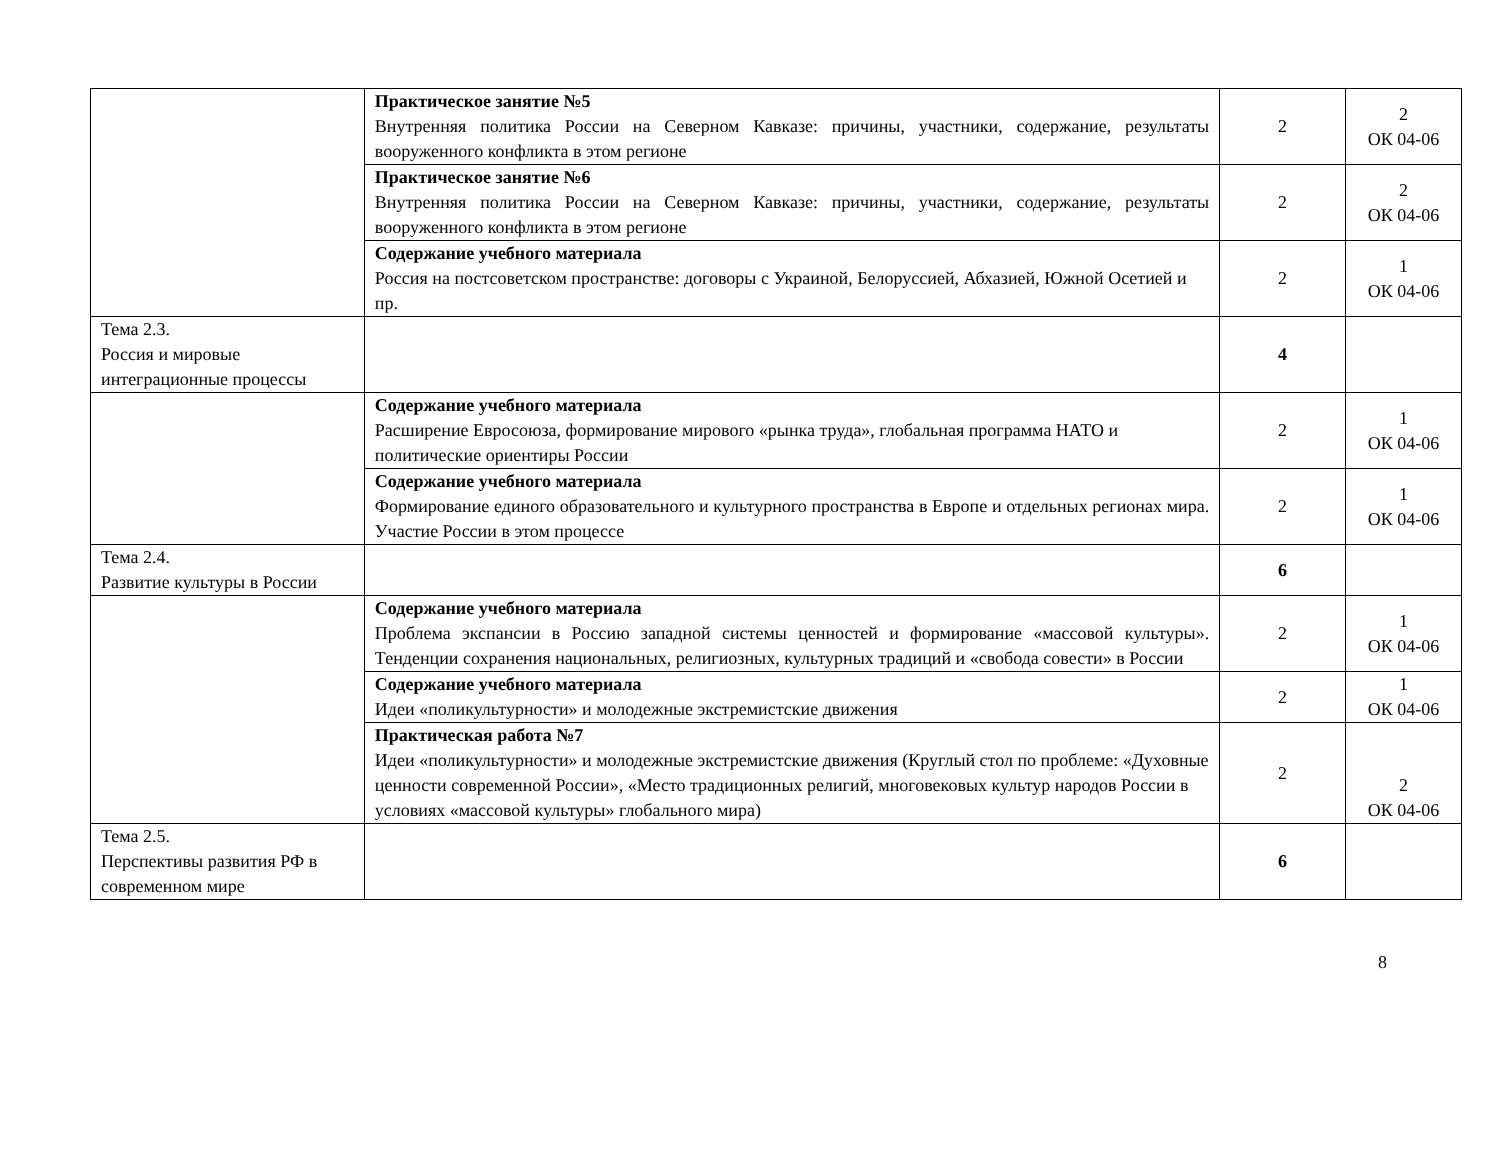| | Практическое занятие №5 Внутренняя политика России на Северном Кавказе: причины, участники, содержание, результаты вооруженного конфликта в этом регионе | 2 | 2 ОК 04-06 |
| | Практическое занятие №6 Внутренняя политика России на Северном Кавказе: причины, участники, содержание, результаты вооруженного конфликта в этом регионе | 2 | 2 ОК 04-06 |
| | Содержание учебного материала Россия на постсоветском пространстве: договоры с Украиной, Белоруссией, Абхазией, Южной Осетией и пр. | 2 | 1 ОК 04-06 |
| Тема 2.3. Россия и мировые интеграционные процессы | | 4 | |
| | Содержание учебного материала Расширение Евросоюза, формирование мирового «рынка труда», глобальная программа НАТО и политические ориентиры России | 2 | 1 ОК 04-06 |
| | Содержание учебного материала Формирование единого образовательного и культурного пространства в Европе и отдельных регионах мира. Участие России в этом процессе | 2 | 1 ОК 04-06 |
| Тема 2.4. Развитие культуры в России | | 6 | |
| | Содержание учебного материала Проблема экспансии в Россию западной системы ценностей и формирование «массовой культуры». Тенденции сохранения национальных, религиозных, культурных традиций и «свобода совести» в России | 2 | 1 ОК 04-06 |
| | Содержание учебного материала Идеи «поликультурности» и молодежные экстремистские движения | 2 | 1 ОК 04-06 |
| | Практическая работа №7 Идеи «поликультурности» и молодежные экстремистские движения (Круглый стол по проблеме: «Духовные ценности современной России», «Место традиционных религий, многовековых культур народов России в условиях «массовой культуры» глобального мира) | 2 | 2 ОК 04-06 |
| Тема 2.5. Перспективы развития РФ в современном мире | | 6 | |
8